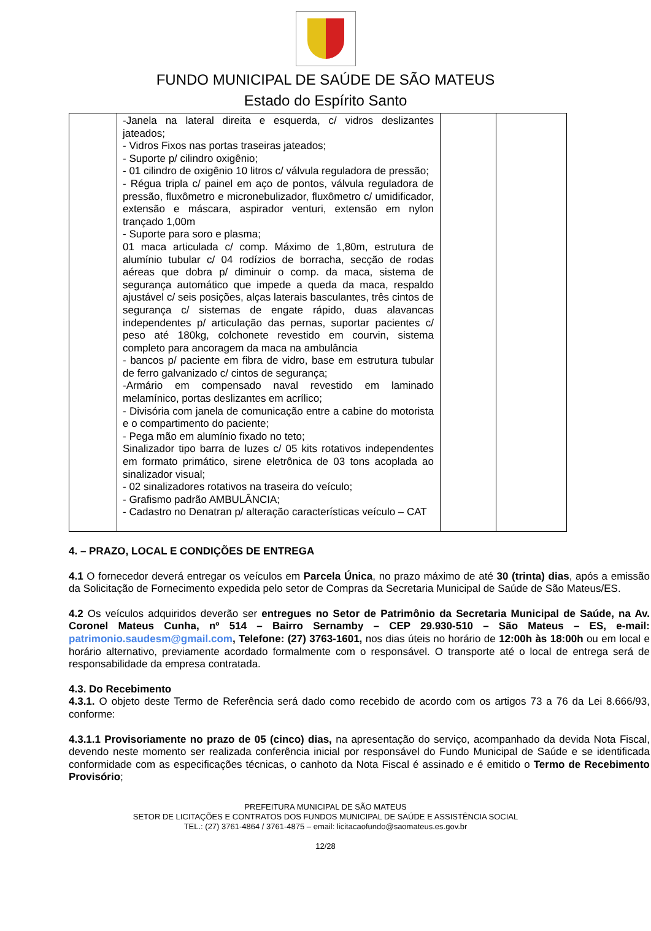FUNDO MUNICIPAL DE SAÚDE DE SÃO MATEUS
Estado do Espírito Santo
| | -Janela na lateral direita e esquerda, c/ vidros deslizantes jateados; - Vidros Fixos nas portas traseiras jateados; - Suporte p/ cilindro oxigênio; - 01 cilindro de oxigênio 10 litros c/ válvula reguladora de pressão; - Régua tripla c/ painel em aço de pontos, válvula reguladora de pressão, fluxômetro e micronebulizador, fluxômetro c/ umidificador, extensão e máscara, aspirador venturi, extensão em nylon trançado 1,00m - Suporte para soro e plasma; 01 maca articulada c/ comp. Máximo de 1,80m, estrutura de alumínio tubular c/ 04 rodízios de borracha, secção de rodas aéreas que dobra p/ diminuir o comp. da maca, sistema de segurança automático que impede a queda da maca, respaldo ajustável c/ seis posições, alças laterais basculantes, três cintos de segurança c/ sistemas de engate rápido, duas alavancas independentes p/ articulação das pernas, suportar pacientes c/ peso até 180kg, colchonete revestido em courvin, sistema completo para ancoragem da maca na ambulância - bancos p/ paciente em fibra de vidro, base em estrutura tubular de ferro galvanizado c/ cintos de segurança; -Armário em compensado naval revestido em laminado melamínico, portas deslizantes em acrílico; - Divisória com janela de comunicação entre a cabine do motorista e o compartimento do paciente; - Pega mão em alumínio fixado no teto; Sinalizador tipo barra de luzes c/ 05 kits rotativos independentes em formato primático, sirene eletrônica de 03 tons acoplada ao sinalizador visual; - 02 sinalizadores rotativos na traseira do veículo; - Grafismo padrão AMBULÂNCIA; - Cadastro no Denatran p/ alteração características veículo – CAT | | |
4. – PRAZO, LOCAL E CONDIÇÕES DE ENTREGA
4.1 O fornecedor deverá entregar os veículos em Parcela Única, no prazo máximo de até 30 (trinta) dias, após a emissão da Solicitação de Fornecimento expedida pelo setor de Compras da Secretaria Municipal de Saúde de São Mateus/ES.
4.2 Os veículos adquiridos deverão ser entregues no Setor de Patrimônio da Secretaria Municipal de Saúde, na Av. Coronel Mateus Cunha, nº 514 – Bairro Sernamby – CEP 29.930-510 – São Mateus – ES, e-mail: patrimonio.saudesm@gmail.com, Telefone: (27) 3763-1601, nos dias úteis no horário de 12:00h às 18:00h ou em local e horário alternativo, previamente acordado formalmente com o responsável. O transporte até o local de entrega será de responsabilidade da empresa contratada.
4.3. Do Recebimento
4.3.1. O objeto deste Termo de Referência será dado como recebido de acordo com os artigos 73 a 76 da Lei 8.666/93, conforme:
4.3.1.1 Provisoriamente no prazo de 05 (cinco) dias, na apresentação do serviço, acompanhado da devida Nota Fiscal, devendo neste momento ser realizada conferência inicial por responsável do Fundo Municipal de Saúde e se identificada conformidade com as especificações técnicas, o canhoto da Nota Fiscal é assinado e é emitido o Termo de Recebimento Provisório;
PREFEITURA MUNICIPAL DE SÃO MATEUS
SETOR DE LICITAÇÕES E CONTRATOS DOS FUNDOS MUNICIPAL DE SAÚDE E ASSISTÊNCIA SOCIAL
TEL.: (27) 3761-4864 / 3761-4875 – email: licitacaofundo@saomateus.es.gov.br
12/28